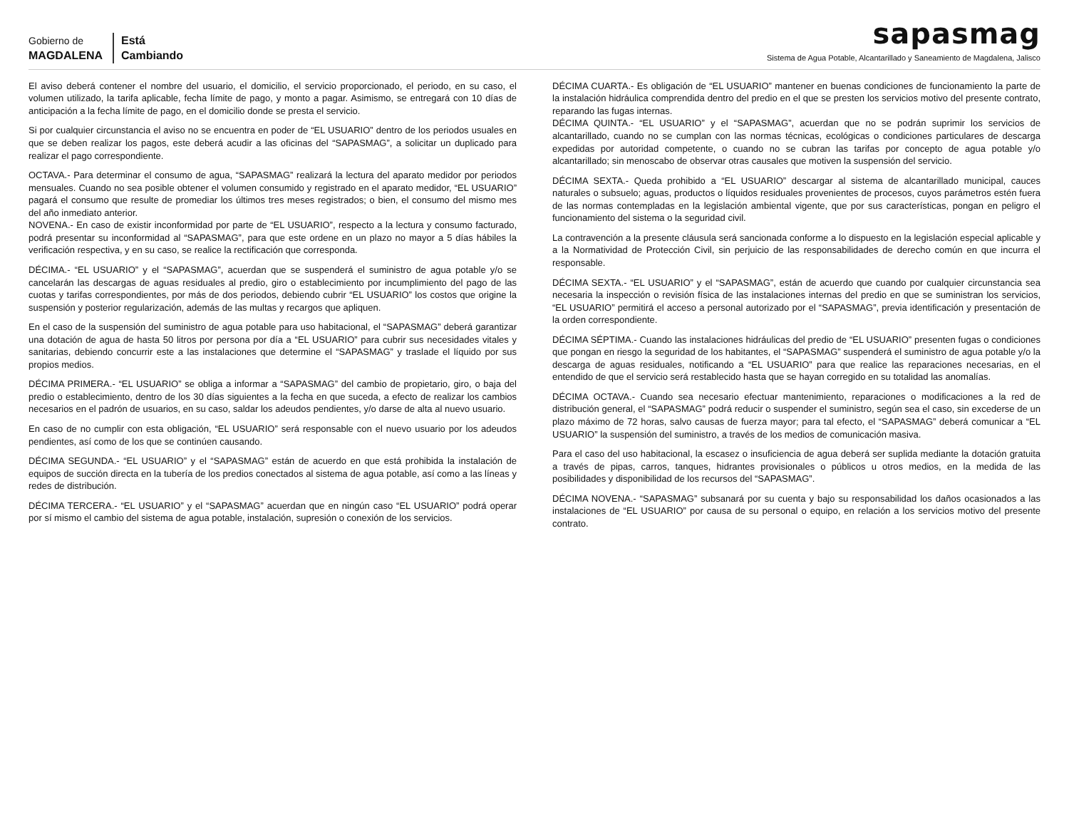Gobierno de
MAGDALENA
Está
Cambiando
sapasmag
Sistema de Agua Potable, Alcantarillado y Saneamiento de Magdalena, Jalisco
El aviso deberá contener el nombre del usuario, el domicilio, el servicio proporcionado, el periodo, en su caso, el volumen utilizado, la tarifa aplicable, fecha límite de pago, y monto a pagar. Asimismo, se entregará con 10 días de anticipación a la fecha límite de pago, en el domicilio donde se presta el servicio.
Si por cualquier circunstancia el aviso no se encuentra en poder de “EL USUARIO” dentro de los periodos usuales en que se deben realizar los pagos, este deberá acudir a las oficinas del “SAPASMAG”, a solicitar un duplicado para realizar el pago correspondiente.
OCTAVA.- Para determinar el consumo de agua, “SAPASMAG” realizará la lectura del aparato medidor por periodos mensuales. Cuando no sea posible obtener el volumen consumido y registrado en el aparato medidor, “EL USUARIO” pagará el consumo que resulte de promediar los últimos tres meses registrados; o bien, el consumo del mismo mes del año inmediato anterior.
NOVENA.- En caso de existir inconformidad por parte de “EL USUARIO”, respecto a la lectura y consumo facturado, podrá presentar su inconformidad al “SAPASMAG”, para que este ordene en un plazo no mayor a 5 días hábiles la verificación respectiva, y en su caso, se realice la rectificación que corresponda.
DÉCIMA.- “EL USUARIO” y el “SAPASMAG”, acuerdan que se suspenderá el suministro de agua potable y/o se cancelarán las descargas de aguas residuales al predio, giro o establecimiento por incumplimiento del pago de las cuotas y tarifas correspondientes, por más de dos periodos, debiendo cubrir “EL USUARIO” los costos que origine la suspensión y posterior regularización, además de las multas y recargos que apliquen.
En el caso de la suspensión del suministro de agua potable para uso habitacional, el “SAPASMAG” deberá garantizar una dotación de agua de hasta 50 litros por persona por día a “EL USUARIO” para cubrir sus necesidades vitales y sanitarias, debiendo concurrir este a las instalaciones que determine el “SAPASMAG” y traslade el líquido por sus propios medios.
DÉCIMA PRIMERA.- “EL USUARIO” se obliga a informar a “SAPASMAG” del cambio de propietario, giro, o baja del predio o establecimiento, dentro de los 30 días siguientes a la fecha en que suceda, a efecto de realizar los cambios necesarios en el padrón de usuarios, en su caso, saldar los adeudos pendientes, y/o darse de alta al nuevo usuario.
En caso de no cumplir con esta obligación, “EL USUARIO” será responsable con el nuevo usuario por los adeudos pendientes, así como de los que se continúen causando.
DÉCIMA SEGUNDA.- “EL USUARIO” y el “SAPASMAG” están de acuerdo en que está prohibida la instalación de equipos de succión directa en la tubería de los predios conectados al sistema de agua potable, así como a las líneas y redes de distribución.
DÉCIMA TERCERA.- “EL USUARIO” y el “SAPASMAG” acuerdan que en ningún caso “EL USUARIO” podrá operar por sí mismo el cambio del sistema de agua potable, instalación, supresión o conexión de los servicios.
DÉCIMA CUARTA.- Es obligación de “EL USUARIO” mantener en buenas condiciones de funcionamiento la parte de la instalación hidráulica comprendida dentro del predio en el que se presten los servicios motivo del presente contrato, reparando las fugas internas.
DÉCIMA QUINTA.- “EL USUARIO” y el “SAPASMAG”, acuerdan que no se podrán suprimir los servicios de alcantarillado, cuando no se cumplan con las normas técnicas, ecológicas o condiciones particulares de descarga expedidas por autoridad competente, o cuando no se cubran las tarifas por concepto de agua potable y/o alcantarillado; sin menoscabo de observar otras causales que motiven la suspensión del servicio.
DÉCIMA SEXTA.- Queda prohibido a “EL USUARIO” descargar al sistema de alcantarillado municipal, cauces naturales o subsuelo; aguas, productos o líquidos residuales provenientes de procesos, cuyos parámetros estén fuera de las normas contempladas en la legislación ambiental vigente, que por sus características, pongan en peligro el funcionamiento del sistema o la seguridad civil.
La contravención a la presente cláusula será sancionada conforme a lo dispuesto en la legislación especial aplicable y a la Normatividad de Protección Civil, sin perjuicio de las responsabilidades de derecho común en que incurra el responsable.
DÉCIMA SEXTA.- “EL USUARIO” y el “SAPASMAG”, están de acuerdo que cuando por cualquier circunstancia sea necesaria la inspección o revisión física de las instalaciones internas del predio en que se suministran los servicios, “EL USUARIO” permitirá el acceso a personal autorizado por el “SAPASMAG”, previa identificación y presentación de la orden correspondiente.
DÉCIMA SÉPTIMA.- Cuando las instalaciones hidráulicas del predio de “EL USUARIO” presenten fugas o condiciones que pongan en riesgo la seguridad de los habitantes, el “SAPASMAG” suspenderá el suministro de agua potable y/o la descarga de aguas residuales, notificando a “EL USUARIO” para que realice las reparaciones necesarias, en el entendido de que el servicio será restablecido hasta que se hayan corregido en su totalidad las anomalías.
DÉCIMA OCTAVA.- Cuando sea necesario efectuar mantenimiento, reparaciones o modificaciones a la red de distribución general, el “SAPASMAG” podrá reducir o suspender el suministro, según sea el caso, sin excederse de un plazo máximo de 72 horas, salvo causas de fuerza mayor; para tal efecto, el “SAPASMAG” deberá comunicar a “EL USUARIO” la suspensión del suministro, a través de los medios de comunicación masiva.
Para el caso del uso habitacional, la escasez o insuficiencia de agua deberá ser suplida mediante la dotación gratuita a través de pipas, carros, tanques, hidrantes provisionales o públicos u otros medios, en la medida de las posibilidades y disponibilidad de los recursos del “SAPASMAG”.
DÉCIMA NOVENA.- “SAPASMAG” subsanará por su cuenta y bajo su responsabilidad los daños ocasionados a las instalaciones de “EL USUARIO” por causa de su personal o equipo, en relación a los servicios motivo del presente contrato.